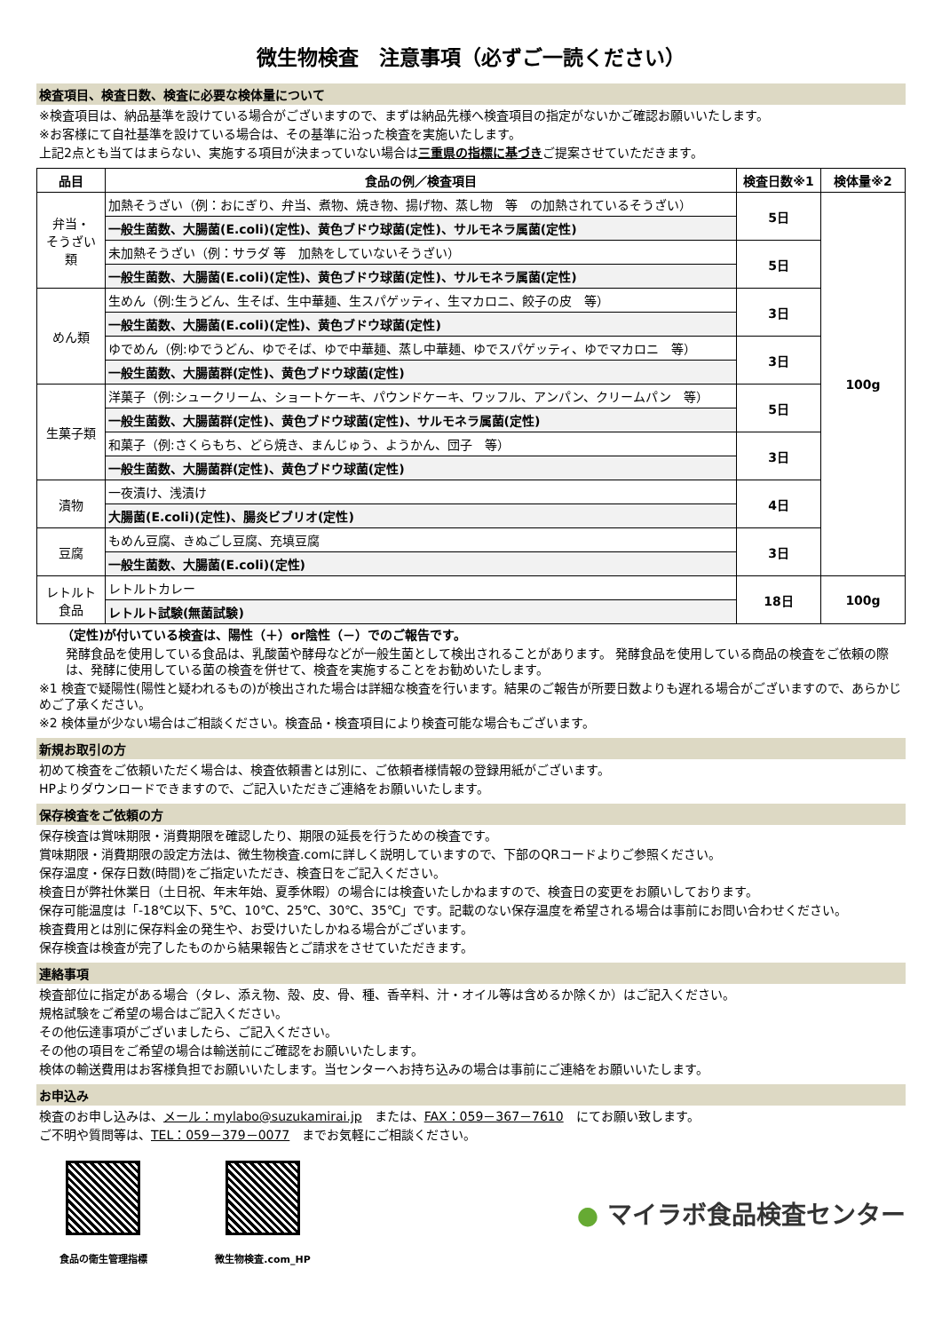微生物検査　注意事項（必ずご一読ください）
検査項目、検査日数、検査に必要な検体量について
※検査項目は、納品基準を設けている場合がございますので、まずは納品先様へ検査項目の指定がないかご確認お願いいたします。
※お客様にて自社基準を設けている場合は、その基準に沿った検査を実施いたします。
上記2点とも当てはまらない、実施する項目が決まっていない場合は三重県の指標に基づきご提案させていただきます。
| 品目 | 食品の例／検査項目 | 検査日数※1 | 検体量※2 |
| --- | --- | --- | --- |
| 弁当・ そうざい 類 | 加熱そうざい（例：おにぎり、弁当、煮物、焼き物、揚げ物、蒸し物 等 の加熱されているそうざい） | 5日 | 100g |
| | 一般生菌数、大腸菌(E.coli)(定性)、黄色ブドウ球菌(定性)、サルモネラ属菌(定性) | | |
| | 未加熱そうざい（例：サラダ 等 加熱をしていないそうざい） | 5日 | |
| | 一般生菌数、大腸菌(E.coli)(定性)、黄色ブドウ球菌(定性)、サルモネラ属菌(定性) | | |
| めん類 | 生めん（例:生うどん、生そば、生中華麺、生スパゲッティ、生マカロニ、餃子の皮 等） | 3日 | |
| | 一般生菌数、大腸菌(E.coli)(定性)、黄色ブドウ球菌(定性) | | |
| | ゆでめん（例:ゆでうどん、ゆでそば、ゆで中華麺、蒸し中華麺、ゆでスパゲッティ、ゆでマカロニ 等） | 3日 | |
| | 一般生菌数、大腸菌群(定性)、黄色ブドウ球菌(定性) | | |
| 生菓子類 | 洋菓子（例:シュークリーム、ショートケーキ、パウンドケーキ、ワッフル、アンパン、クリームパン 等） | 5日 | |
| | 一般生菌数、大腸菌群(定性)、黄色ブドウ球菌(定性)、サルモネラ属菌(定性) | | |
| | 和菓子（例:さくらもち、どら焼き、まんじゅう、ようかん、団子 等） | 3日 | |
| | 一般生菌数、大腸菌群(定性)、黄色ブドウ球菌(定性) | | |
| 漬物 | 一夜漬け、浅漬け | 4日 | |
| | 大腸菌(E.coli)(定性)、腸炎ビブリオ(定性) | | |
| 豆腐 | もめん豆腐、きぬごし豆腐、充填豆腐 | 3日 | |
| | 一般生菌数、大腸菌(E.coli)(定性) | | |
| レトルト 食品 | レトルトカレー | 18日 | 100g |
| | レトルト試験(無菌試験) | | |
（定性)が付いている検査は、陽性（＋）or陰性（－）でのご報告です。
発酵食品を使用している食品は、乳酸菌や酵母などが一般生菌として検出されることがあります。 発酵食品を使用している商品の検査をご依頼の際は、発酵に使用している菌の検査を併せて、検査を実施することをお勧めいたします。
※1 検査で疑陽性(陽性と疑われるもの)が検出された場合は詳細な検査を行います。結果のご報告が所要日数よりも遅れる場合がございますので、あらかじめご了承ください。
※2 検体量が少ない場合はご相談ください。検査品・検査項目により検査可能な場合もございます。
新規お取引の方
初めて検査をご依頼いただく場合は、検査依頼書とは別に、ご依頼者様情報の登録用紙がございます。
HPよりダウンロードできますので、ご記入いただきご連絡をお願いいたします。
保存検査をご依頼の方
保存検査は賞味期限・消費期限を確認したり、期限の延長を行うための検査です。
賞味期限・消費期限の設定方法は、微生物検査.comに詳しく説明していますので、下部のQRコードよりご参照ください。
保存温度・保存日数(時間)をご指定いただき、検査日をご記入ください。
検査日が弊社休業日（土日祝、年末年始、夏季休暇）の場合には検査いたしかねますので、検査日の変更をお願いしております。
保存可能温度は「-18℃以下、5℃、10℃、25℃、30℃、35℃」です。記載のない保存温度を希望される場合は事前にお問い合わせください。
検査費用とは別に保存料金の発生や、お受けいたしかねる場合がございます。
保存検査は検査が完了したものから結果報告とご請求をさせていただきます。
連絡事項
検査部位に指定がある場合（タレ、添え物、殻、皮、骨、種、香辛料、汁・オイル等は含めるか除くか）はご記入ください。
規格試験をご希望の場合はご記入ください。
その他伝達事項がございましたら、ご記入ください。
その他の項目をご希望の場合は輸送前にご確認をお願いいたします。
検体の輸送費用はお客様負担でお願いいたします。当センターへお持ち込みの場合は事前にご連絡をお願いいたします。
お申込み
検査のお申し込みは、メール：mylabo@suzukamirai.jp　または、FAX：059－367－7610　にてお願い致します。
ご不明や質問等は、TEL：059－379－0077　までお気軽にご相談ください。
食品の衛生管理指標 微生物検査.com_HP
● マイラボ食品検査センター